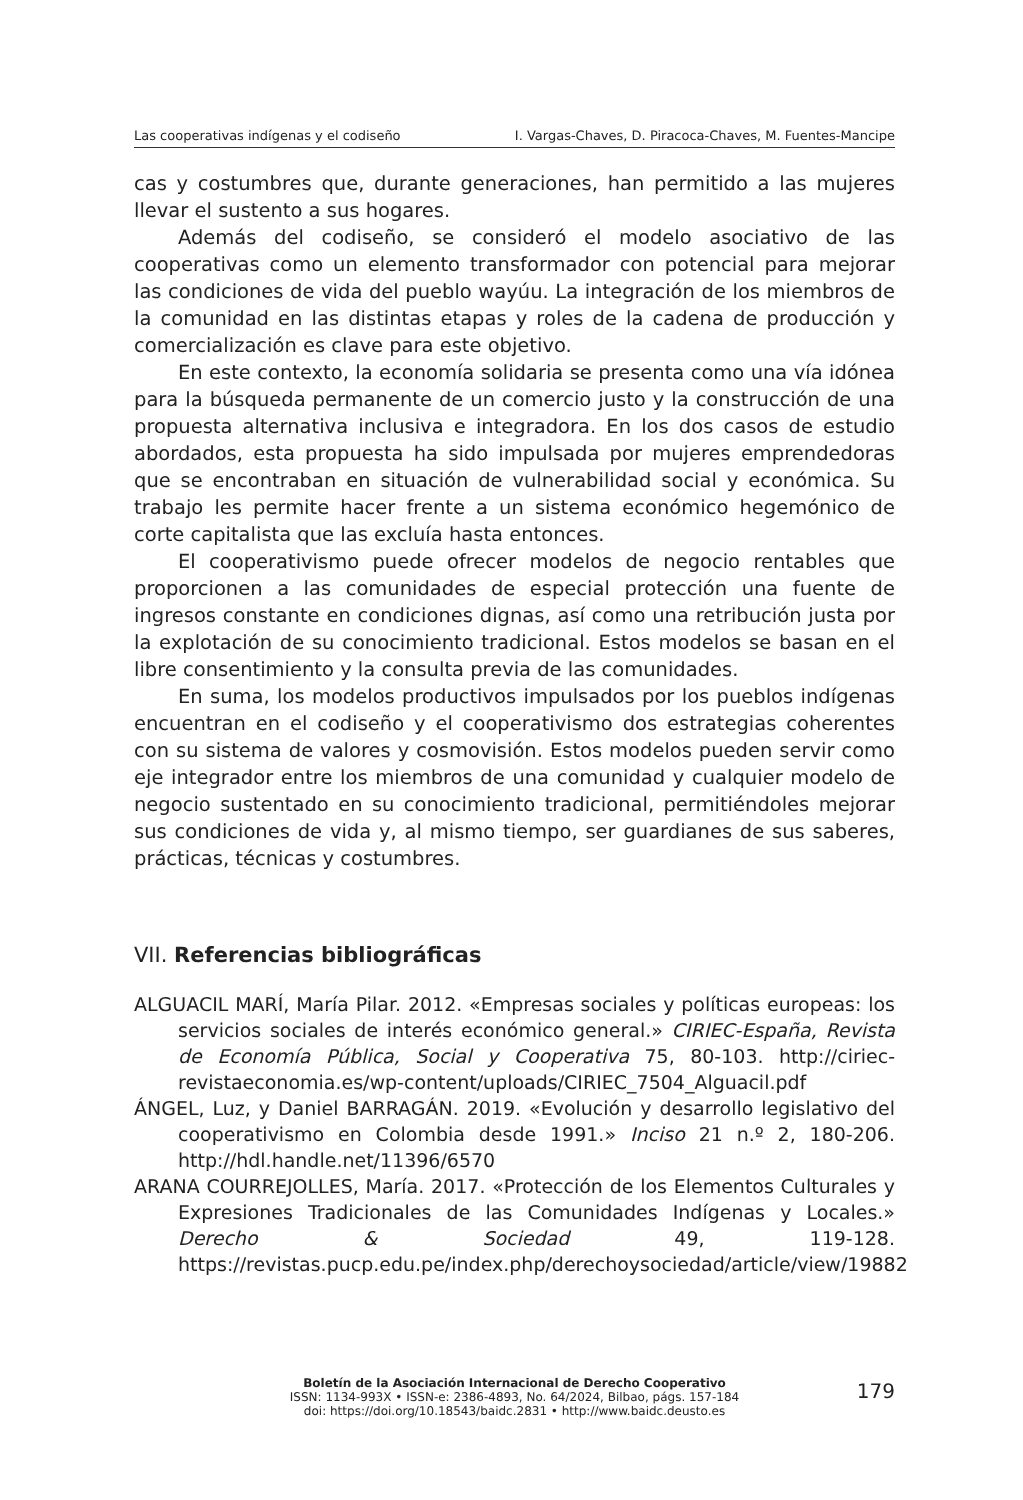Las cooperativas indígenas y el codiseño I. Vargas-Chaves, D. Piracoca-Chaves, M. Fuentes-Mancipe
cas y costumbres que, durante generaciones, han permitido a las mujeres llevar el sustento a sus hogares.
Además del codiseño, se consideró el modelo asociativo de las cooperativas como un elemento transformador con potencial para mejorar las condiciones de vida del pueblo wayúu. La integración de los miembros de la comunidad en las distintas etapas y roles de la cadena de producción y comercialización es clave para este objetivo.
En este contexto, la economía solidaria se presenta como una vía idónea para la búsqueda permanente de un comercio justo y la construcción de una propuesta alternativa inclusiva e integradora. En los dos casos de estudio abordados, esta propuesta ha sido impulsada por mujeres emprendedoras que se encontraban en situación de vulnerabilidad social y económica. Su trabajo les permite hacer frente a un sistema económico hegemónico de corte capitalista que las excluía hasta entonces.
El cooperativismo puede ofrecer modelos de negocio rentables que proporcionen a las comunidades de especial protección una fuente de ingresos constante en condiciones dignas, así como una retribución justa por la explotación de su conocimiento tradicional. Estos modelos se basan en el libre consentimiento y la consulta previa de las comunidades.
En suma, los modelos productivos impulsados por los pueblos indígenas encuentran en el codiseño y el cooperativismo dos estrategias coherentes con su sistema de valores y cosmovisión. Estos modelos pueden servir como eje integrador entre los miembros de una comunidad y cualquier modelo de negocio sustentado en su conocimiento tradicional, permitiéndoles mejorar sus condiciones de vida y, al mismo tiempo, ser guardianes de sus saberes, prácticas, técnicas y costumbres.
VII. Referencias bibliográficas
ALGUACIL MARÍ, María Pilar. 2012. «Empresas sociales y políticas europeas: los servicios sociales de interés económico general.» CIRIEC-España, Revista de Economía Pública, Social y Cooperativa 75, 80-103. http://ciriec-revistaeconomia.es/wp-content/uploads/CIRIEC_7504_Alguacil.pdf
ÁNGEL, Luz, y Daniel BARRAGÁN. 2019. «Evolución y desarrollo legislativo del cooperativismo en Colombia desde 1991.» Inciso 21 n.º 2, 180-206. http://hdl.handle.net/11396/6570
ARANA COURREJOLLES, María. 2017. «Protección de los Elementos Culturales y Expresiones Tradicionales de las Comunidades Indígenas y Locales.» Derecho & Sociedad 49, 119-128. https://revistas.pucp.edu.pe/index.php/derechoysociedad/article/view/19882
Boletín de la Asociación Internacional de Derecho Cooperativo
ISSN: 1134-993X • ISSN-e: 2386-4893, No. 64/2024, Bilbao, págs. 157-184
doi: https://doi.org/10.18543/baidc.2831 • http://www.baidc.deusto.es
179